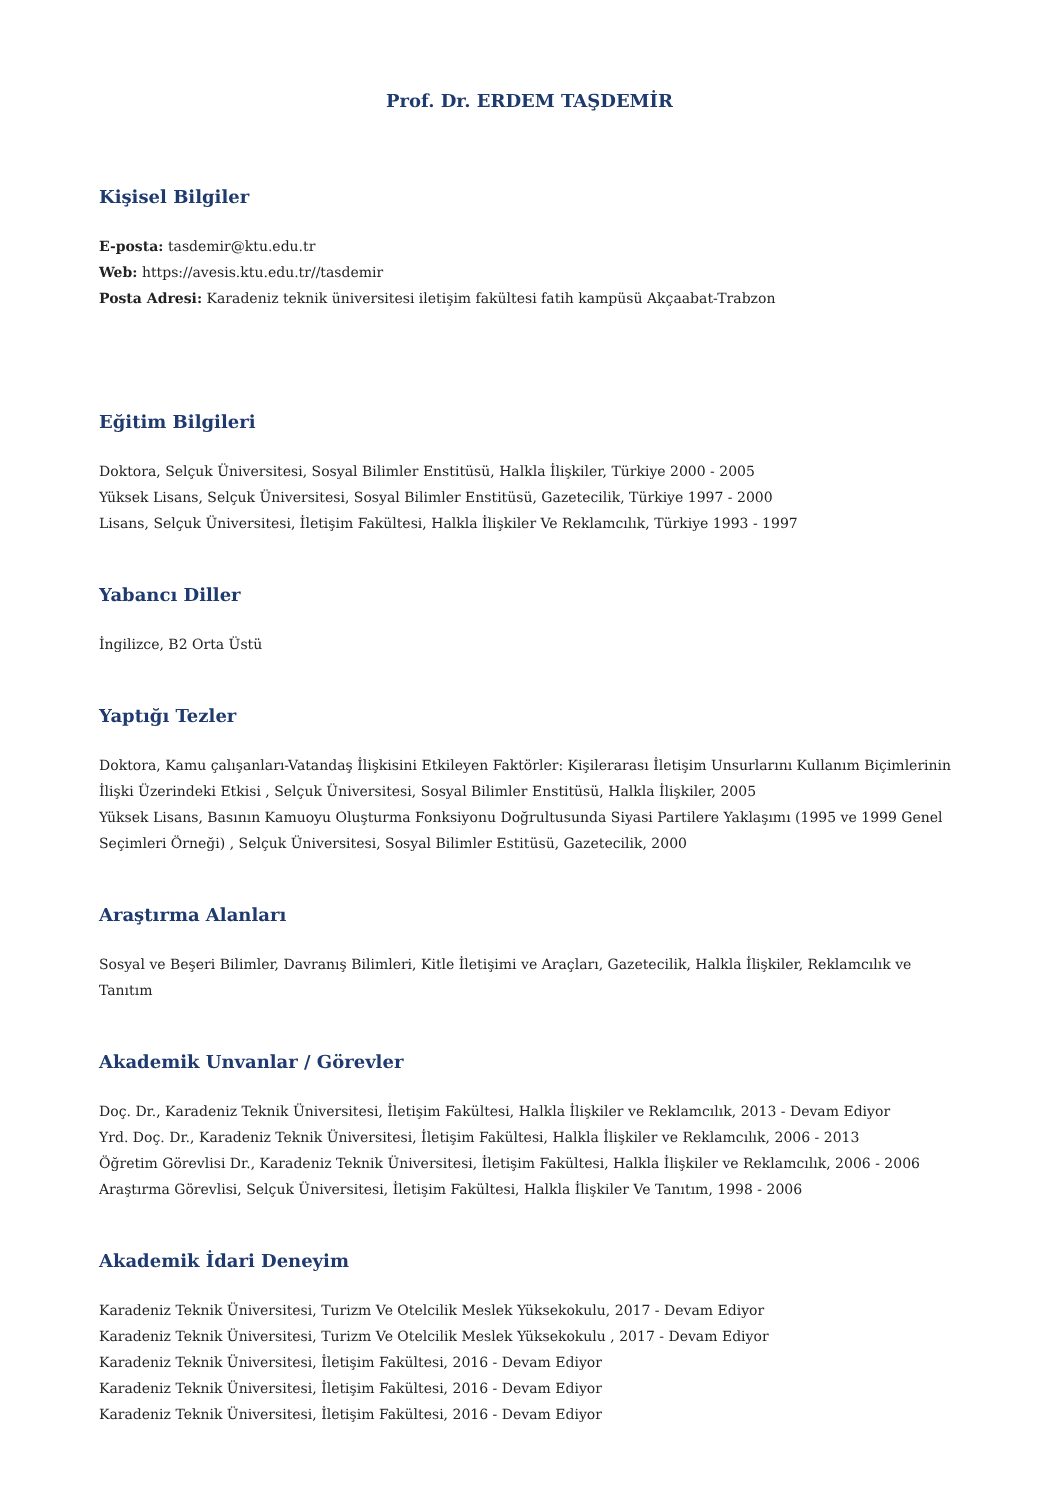Prof. Dr. ERDEM TAŞDEMİR
Kişisel Bilgiler
E-posta: tasdemir@ktu.edu.tr
Web: https://avesis.ktu.edu.tr//tasdemir
Posta Adresi: Karadeniz teknik üniversitesi iletişim fakültesi fatih kampüsü Akçaabat-Trabzon
Eğitim Bilgileri
Doktora, Selçuk Üniversitesi, Sosyal Bilimler Enstitüsü, Halkla İlişkiler, Türkiye 2000 - 2005
Yüksek Lisans, Selçuk Üniversitesi, Sosyal Bilimler Enstitüsü, Gazetecilik, Türkiye 1997 - 2000
Lisans, Selçuk Üniversitesi, İletişim Fakültesi, Halkla İlişkiler Ve Reklamcılık, Türkiye 1993 - 1997
Yabancı Diller
İngilizce, B2 Orta Üstü
Yaptığı Tezler
Doktora, Kamu çalışanları-Vatandaş İlişkisini Etkileyen Faktörler: Kişilerarası İletişim Unsurlarını Kullanım Biçimlerinin İlişki Üzerindeki Etkisi , Selçuk Üniversitesi, Sosyal Bilimler Enstitüsü, Halkla İlişkiler, 2005
Yüksek Lisans, Basının Kamuoyu Oluşturma Fonksiyonu Doğrultusunda Siyasi Partilere Yaklaşımı (1995 ve 1999 Genel Seçimleri Örneği) , Selçuk Üniversitesi, Sosyal Bilimler Estitüsü, Gazetecilik, 2000
Araştırma Alanları
Sosyal ve Beşeri Bilimler, Davranış Bilimleri, Kitle İletişimi ve Araçları, Gazetecilik, Halkla İlişkiler, Reklamcılık ve Tanıtım
Akademik Unvanlar / Görevler
Doç. Dr., Karadeniz Teknik Üniversitesi, İletişim Fakültesi, Halkla İlişkiler ve Reklamcılık, 2013 - Devam Ediyor
Yrd. Doç. Dr., Karadeniz Teknik Üniversitesi, İletişim Fakültesi, Halkla İlişkiler ve Reklamcılık, 2006 - 2013
Öğretim Görevlisi Dr., Karadeniz Teknik Üniversitesi, İletişim Fakültesi, Halkla İlişkiler ve Reklamcılık, 2006 - 2006
Araştırma Görevlisi, Selçuk Üniversitesi, İletişim Fakültesi, Halkla İlişkiler Ve Tanıtım, 1998 - 2006
Akademik İdari Deneyim
Karadeniz Teknik Üniversitesi, Turizm Ve Otelcilik Meslek Yüksekokulu, 2017 - Devam Ediyor
Karadeniz Teknik Üniversitesi, Turizm Ve Otelcilik Meslek Yüksekokulu , 2017 - Devam Ediyor
Karadeniz Teknik Üniversitesi, İletişim Fakültesi, 2016 - Devam Ediyor
Karadeniz Teknik Üniversitesi, İletişim Fakültesi, 2016 - Devam Ediyor
Karadeniz Teknik Üniversitesi, İletişim Fakültesi, 2016 - Devam Ediyor